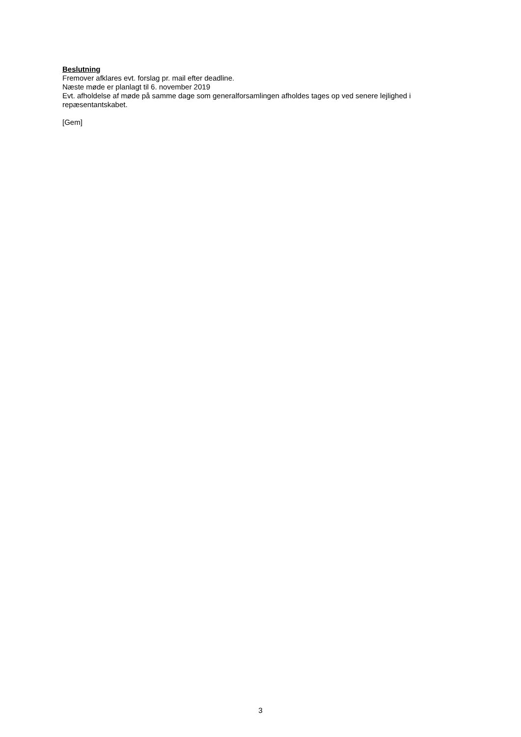Beslutning
Fremover afklares evt. forslag pr. mail efter deadline.
Næste møde er planlagt til 6. november 2019
Evt. afholdelse af møde på samme dage som generalforsamlingen afholdes tages op ved senere lejlighed i repæsentantskabet.
[Gem]
3